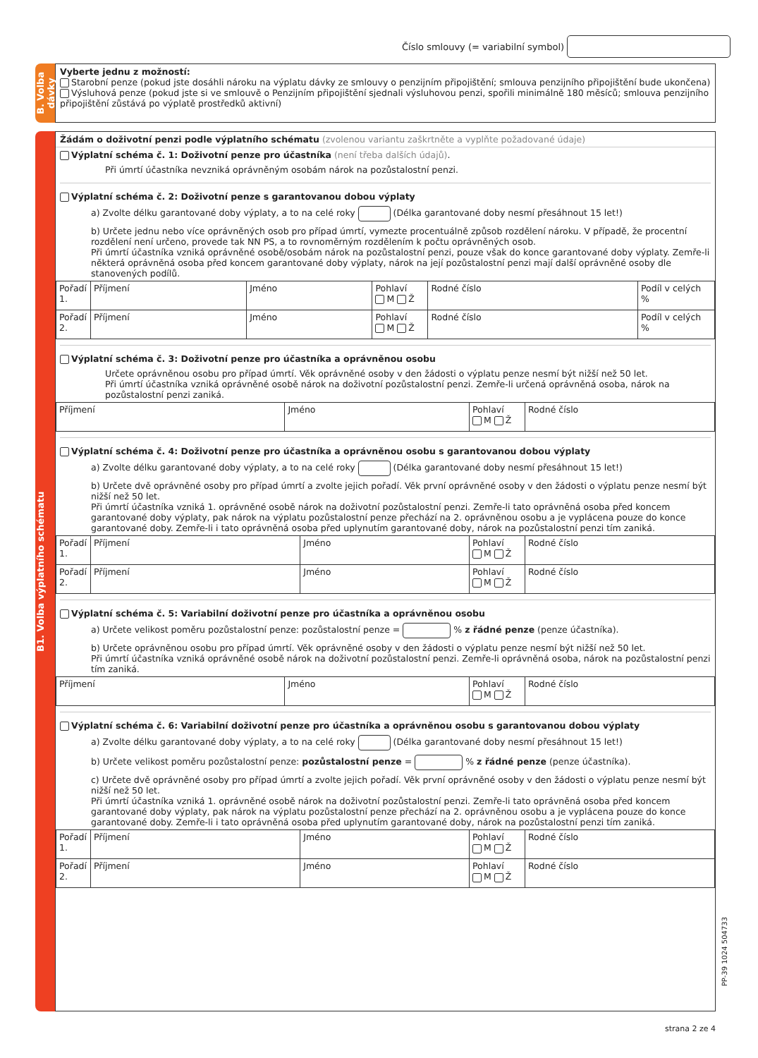Číslo smlouvy (= variabilní symbol)
B. Volba dávky
Vyberte jednu z možností:
Starobní penze (pokud jste dosáhli nároku na výplatu dávky ze smlouvy o penzijním připojištění; smlouva penzijního připojištění bude ukončena)
Výsluhová penze (pokud jste si ve smlouvě o Penzijním připojištění sjednali výsluhovou penzi, spořili minimálně 180 měsíců; smlouva penzijního připojištění zůstává po výplatě prostředků aktivní)
B1. Volba výplatního schématu
Žádám o doživotní penzi podle výplatního schématu (zvolenou variantu zaškrtněte a vyplňte požadované údaje)
Výplatní schéma č. 1: Doživotní penze pro účastníka (není třeba dalších údajů).
Při úmrtí účastníka nevzniká oprávněným osobám nárok na pozůstalostní penzi.
Výplatní schéma č. 2: Doživotní penze s garantovanou dobou výplaty
a) Zvolte délku garantované doby výplaty, a to na celé roky (Délka garantované doby nesmí přesáhnout 15 let!)
b) Určete jednu nebo více oprávněných osob pro případ úmrtí, vymezte procentuálně způsob rozdělení nároku. V případě, že procentní rozdělení není určeno, provede tak NN PS, a to rovnoměrným rozdělením k počtu oprávněných osob.
Při úmrtí účastníka vzniká oprávněné osobě/osobám nárok na pozůstalostní penzi, pouze však do konce garantované doby výplaty. Zemře-li některá oprávněná osoba před koncem garantované doby výplaty, nárok na její pozůstalostní penzi mají další oprávněné osoby dle stanovených podílů.
| Pořadí 1. | Příjmení | Jméno | Pohlaví M Ž | Rodné číslo | Podíl v celých % |
| Pořadí 2. | Příjmení | Jméno | Pohlaví M Ž | Rodné číslo | Podíl v celých % |
Výplatní schéma č. 3: Doživotní penze pro účastníka a oprávněnou osobu
Určete oprávněnou osobu pro případ úmrtí. Věk oprávněné osoby v den žádosti o výplatu penze nesmí být nižší než 50 let.
Při úmrtí účastníka vzniká oprávněné osobě nárok na doživotní pozůstalostní penzi. Zemře-li určená oprávněná osoba, nárok na pozůstalostní penzi zaniká.
| Příjmení | Jméno | Pohlaví M Ž | Rodné číslo |
Výplatní schéma č. 4: Doživotní penze pro účastníka a oprávněnou osobu s garantovanou dobou výplaty
a) Zvolte délku garantované doby výplaty, a to na celé roky (Délka garantované doby nesmí přesáhnout 15 let!)
b) Určete dvě oprávněné osoby pro případ úmrtí a zvolte jejich pořadí. Věk první oprávněné osoby v den žádosti o výplatu penze nesmí být nižší než 50 let.
Při úmrtí účastníka vzniká 1. oprávněné osobě nárok na doživotní pozůstalostní penzi. Zemře-li tato oprávněná osoba před koncem garantované doby výplaty, pak nárok na výplatu pozůstalostní penze přechází na 2. oprávněnou osobu a je vyplácena pouze do konce garantované doby. Zemře-li i tato oprávněná osoba před uplynutím garantované doby, nárok na pozůstalostní penzi tím zaniká.
| Pořadí 1. | Příjmení | Jméno | Pohlaví M Ž | Rodné číslo |
| Pořadí 2. | Příjmení | Jméno | Pohlaví M Ž | Rodné číslo |
Výplatní schéma č. 5: Variabilní doživotní penze pro účastníka a oprávněnou osobu
a) Určete velikost poměru pozůstalostní penze: pozůstalostní penze = % z řádné penze (penze účastníka).
b) Určete oprávněnou osobu pro případ úmrtí. Věk oprávněné osoby v den žádosti o výplatu penze nesmí být nižší než 50 let.
Při úmrtí účastníka vzniká oprávněné osobě nárok na doživotní pozůstalostní penzi. Zemře-li oprávněná osoba, nárok na pozůstalostní penzi tím zaniká.
| Příjmení | Jméno | Pohlaví M Ž | Rodné číslo |
Výplatní schéma č. 6: Variabilní doživotní penze pro účastníka a oprávněnou osobu s garantovanou dobou výplaty
a) Zvolte délku garantované doby výplaty, a to na celé roky (Délka garantované doby nesmí přesáhnout 15 let!)
b) Určete velikost poměru pozůstalostní penze: pozůstalostní penze = % z řádné penze (penze účastníka).
c) Určete dvě oprávněné osoby pro případ úmrtí a zvolte jejich pořadí. Věk první oprávněné osoby v den žádosti o výplatu penze nesmí být nižší než 50 let.
Při úmrtí účastníka vzniká 1. oprávněné osobě nárok na doživotní pozůstalostní penzi. Zemře-li tato oprávněná osoba před koncem garantované doby výplaty, pak nárok na výplatu pozůstalostní penze přechází na 2. oprávněnou osobu a je vyplácena pouze do konce garantované doby. Zemře-li i tato oprávněná osoba před uplynutím garantované doby, nárok na pozůstalostní penzi tím zaniká.
| Pořadí 1. | Příjmení | Jméno | Pohlaví M Ž | Rodné číslo |
| Pořadí 2. | Příjmení | Jméno | Pohlaví M Ž | Rodné číslo |
PP-39 1024 504733
strana 2 ze 4